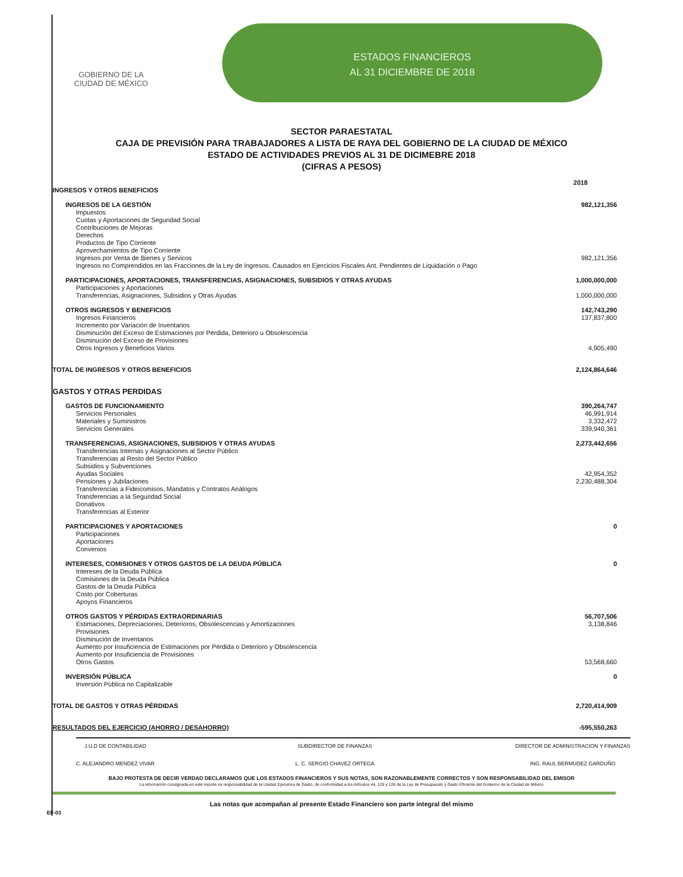GOBIERNO DE LA
CIUDAD DE MÉXICO
ESTADOS FINANCIEROS
AL 31 DICIEMBRE DE 2018
SECTOR PARAESTATAL
CAJA DE PREVISIÓN PARA TRABAJADORES A LISTA DE RAYA DEL GOBIERNO DE LA CIUDAD DE MÉXICO
ESTADO DE ACTIVIDADES PREVIOS AL 31 DE DICIMEBRE 2018
(CIFRAS A PESOS)
| | 2018 |
| --- | --- |
| INGRESOS Y OTROS BENEFICIOS | |
| INGRESOS DE LA GESTIÓN | 982,121,356 |
| Impuestos | |
| Cuotas y Aportaciones de Seguridad Social | |
| Contribuciones de Mejoras | |
| Derechos | |
| Productos de Tipo Corriente | |
| Aprovechamientos de Tipo Corriente | |
| Ingresos por Venta de Bienes y Servicos | 982,121,356 |
| Ingresos no Comprendidos en las Fracciones de la Ley de Ingresos, Causados en Ejercicios Fiscales Ant. Pendientes de Liquidación o Pago | |
| PARTICIPACIONES, APORTACIONES, TRANSFERENCIAS, ASIGNACIONES, SUBSIDIOS Y OTRAS AYUDAS | 1,000,000,000 |
| Participaciones y Aportaciones | |
| Transferencias, Asignaciones, Subsidios y Otras Ayudas | 1,000,000,000 |
| OTROS INGRESOS Y BENEFICIOS | 142,743,290 |
| Ingresos Financieros | 137,837,800 |
| Incremento por Variación de Inventarios | |
| Disminución del Exceso de Estimaciones por Pérdida, Deterioro u Obsolescencia | |
| Disminución del Exceso de Provisiones | |
| Otros Ingresos y Beneficios Varios | 4,905,490 |
| TOTAL DE INGRESOS Y OTROS BENEFICIOS | 2,124,864,646 |
| GASTOS Y OTRAS PERDIDAS | |
| GASTOS DE FUNCIONAMIENTO | 390,264,747 |
| Servicios Personales | 46,991,914 |
| Materiales y Suministros | 3,332,472 |
| Servicios Generales | 339,940,361 |
| TRANSFERENCIAS, ASIGNACIONES, SUBSIDIOS Y OTRAS AYUDAS | 2,273,442,656 |
| Transferencias Internas y Asignaciones al Sector Público | |
| Transferencias al Resto del Sector Público | |
| Subsidios y Subvenciones | |
| Ayudas Sociales | 42,954,352 |
| Pensiones y Jubilaciones | 2,230,488,304 |
| Transferencias a Fideicomisos, Mandatos y Contratos Análogos | |
| Transferencias a la Seguridad Social | |
| Donativos | |
| Transferencias al Exterior | |
| PARTICIPACIONES Y APORTACIONES | 0 |
| Participaciones | |
| Aportaciones | |
| Convenios | |
| INTERESES, COMISIONES Y OTROS GASTOS DE LA DEUDA PÚBLICA | 0 |
| Intereses de la Deuda Pública | |
| Comisiones de la Deuda Pública | |
| Gastos de la Deuda Pública | |
| Costo por Coberturas | |
| Apoyos Financieros | |
| OTROS GASTOS Y PÉRDIDAS EXTRAORDINARIAS | 56,707,506 |
| Estimaciones, Depreciaciones, Deterioros, Obsolescencias y Amortizaciones | 3,138,846 |
| Provisiones | |
| Disminución de Inventarios | |
| Aumento por Insuficiencia de Estimaciones por Pérdida o Deterioro y Obsolescencia | |
| Aumento por Insuficiencia de Provisiones | |
| Otros Gastos | 53,568,660 |
| INVERSIÓN PÚBLICA | 0 |
| Inversión Pública no Capitalizable | |
| TOTAL DE GASTOS Y OTRAS PÉRDIDAS | 2,720,414,909 |
| RESULTADOS DEL EJERCICIO (AHORRO / DESAHORRO) | -595,550,263 |
J.U.D DE CONTABILIDAD
C. ALEJANDRO MENDEZ VIVAR
SUBDIRECTOR DE FINANZAS
L. C. SERGIO CHAVEZ ORTEGA
DIRECTOR DE ADMINISTRACION Y FINANZAS
ING. RAUL BERMUDEZ GARDUÑO
BAJO PROTESTA DE DECIR VERDAD DECLARAMOS QUE LOS ESTADOS FINANCIEROS Y SUS NOTAS, SON RAZONABLEMENTE CORRECTOS Y SON RESPONSABILIDAD DEL EMISOR
La información consignada en este reporte es responsabilidad de la Unidad Ejecutora de Gasto, de conformidad a los Artículos 44, 125 y 126 de la Ley de Presupuesto y Gasto Eficiente del Gobierno de la Ciudad de México
Las notas que acompañan al presente Estado Financiero son parte integral del mismo
EF-03